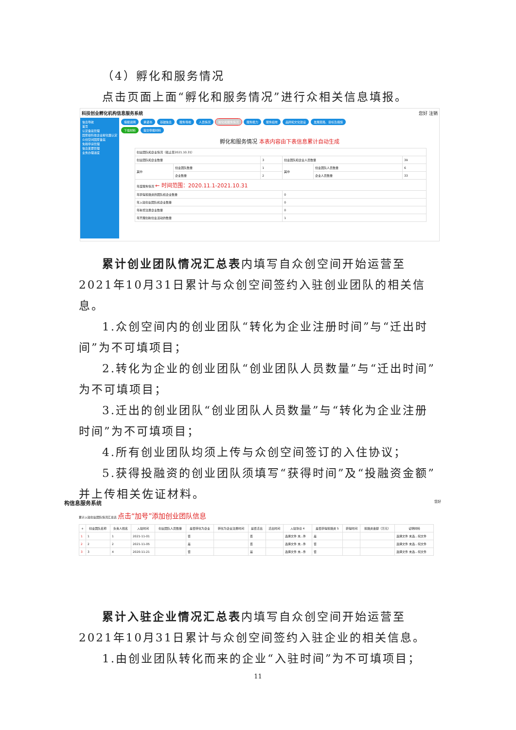（4）孵化和服务情况
点击页面上面“孵化和服务情况”进行众相关信息填报。
科技创业孵化机构信息服务系统 您好 注销
信息导航
首页
认定备案管理
国家级科技企业孵化器认定
众创空间国家备案
免税申请管理
信息变更管理
业务办理进度
填报说明 承诺书 基础信息 服务场地 人员情况 孵化和服务情况 服务能力 服务绩效 品牌和文化建设 发展思路、目标及措施
下载材料 提交申报材料
孵化和服务情况 本表内容由下表信息累计自动生成
| 创业团队和企业情况（截止至2021.10.31） | | | | | |
| 创业团队和企业数量 | | 3 | 创业团队和企业人员数量 | | 39 |
| 其中 | 创业团队数量 | 1 | 其中 | 创业团队人员数量 | 6 |
| | 企业数量 | 2 | | 企业人员数量 | 33 |
| 年度服务情况 ← 时间范围：2020.11.1-2021.10.31 | | | | | |
| 年获得投融资的团队和企业数量 | | | 0 | | |
| 年入驻创业团队和企业数量 | | | 0 | | |
| 年新增注册企业数量 | | | 0 | | |
| 年开展创新创业活动的数量 | | | 1 | | |
累计创业团队情况汇总表内填写自众创空间开始运营至2021年10月31日累计与众创空间签约入驻创业团队的相关信息。
1.众创空间内的创业团队“转化为企业注册时间”与“迁出时间”为不可填项目；
2.转化为企业的创业团队“创业团队人员数量”与“迁出时间”为不可填项目；
3.迁出的创业团队“创业团队人员数量”与“转化为企业注册时间”为不可填项目；
4.所有创业团队均须上传与众创空间签订的入住协议；
5.获得投融资的创业团队须填写“获得时间”及“投融资金额”并上传相关佐证材料。
构信息服务系统 您好
累计入驻创业团队情况汇总表 点击“加号”添加创业团队信息
| + | 创业团队名称 | 负责人姓名 | 入驻时间 | 创业团队人员数量 | 是否转化为企业 | 转化为企业注册时间 | 是否迁出 | 迁出时间 | 入驻协议 4 | 是否获得投融资 5 | 获得时间 | 投融资金额（万元） | 证明材料 |
| --- | --- | --- | --- | --- | --- | --- | --- | --- | --- | --- | --- | --- | --- |
| 1 | 1 | 1 | 2021-11-01 | | 否 | | 否 | | 选择文件 未...件 | 是 | | | 选择文件 未选...何文件 |
| 2 | 2 | 2 | 2021-11-05 | | 是 | | 否 | | 选择文件 未...件 | 否 | | | 选择文件 未选...何文件 |
| 3 | 3 | 4 | 2020-11-21 | | 否 | | 是 | | 选择文件 未...件 | 否 | | | 选择文件 未选...何文件 |
累计入驻企业情况汇总表内填写自众创空间开始运营至2021年10月31日累计与众创空间签约入驻企业的相关信息。
1.由创业团队转化而来的企业“入驻时间”为不可填项目；
11